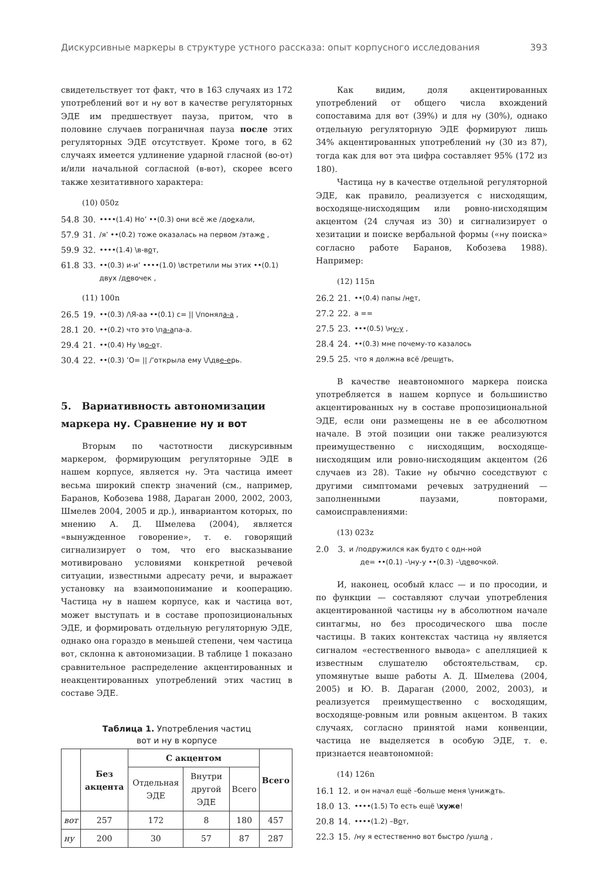Дискурсивные маркеры в структуре устного рассказа: опыт корпусного исследования 393
свидетельствует тот факт, что в 163 случаях из 172 употреблений вот и ну вот в качестве регуляторных ЭДЕ им предшествует пауза, притом, что в половине случаев пограничная пауза после этих регуляторных ЭДЕ отсутствует. Кроме того, в 62 случаях имеется удлинение ударной гласной (во-от) и/или начальной согласной (в-вот), скорее всего также хезитативного характера:
(10) 050z
| 54.8 | 30. | ••••(1.4) Но’ ••(0.3) они всё же /до е хали, |
| 57.9 | 31. | /я’ ••(0.2) тоже оказалась на первом /этаж е , |
| 59.9 | 32. | ••••(1.4) \в-в о т, |
| 61.8 | 33. | ••(0.3) и-и’ ••••(1.0) \встретили мы этих ••(0.1) двух /д е вочек , |
(11) 100n
| 26.5 | 19. | ••(0.3) /\Я-аа ••(0.1) с= // \/понял а-а , |
| 28.1 | 20. | ••(0.2) что это \п а-а па-а. |
| 29.4 | 21. | ••(0.4) Ну \в о-о т. |
| 30.4 | 22. | ••(0.3) ’О= // /’открыла ему \/\дв е-е рь. |
5. Вариативность автономизации маркера ну. Сравнение ну и вот
Вторым по частотности дискурсивным маркером, формирующим регуляторные ЭДЕ в нашем корпусе, является ну. Эта частица имеет весьма широкий спектр значений (см., например, Баранов, Кобозева 1988, Дараган 2000, 2002, 2003, Шмелев 2004, 2005 и др.), инвариантом которых, по мнению А. Д. Шмелева (2004), является «вынужденное говорение», т. е. говорящий сигнализирует о том, что его высказывание мотивировано условиями конкретной речевой ситуации, известными адресату речи, и выражает установку на взаимопонимание и кооперацию. Частица ну в нашем корпусе, как и частица вот, может выступать и в составе пропозициональных ЭДЕ, и формировать отдельную регуляторную ЭДЕ, однако она гораздо в меньшей степени, чем частица вот, склонна к автономизации. В таблице 1 показано сравнительное распределение акцентированных и неакцентированных употреблений этих частиц в составе ЭДЕ.
Таблица 1. Употребления частиц
вот и ну в корпусе
| | Без акцента | С акцентом | | | Всего |
| --- | --- | --- | --- | --- | --- |
| | | Отдельная ЭДЕ | Внутри другой ЭДЕ | Всего | |
| вот | 257 | 172 | 8 | 180 | 457 |
| ну | 200 | 30 | 57 | 87 | 287 |
Как видим, доля акцентированных употреблений от общего числа вхождений сопоставима для вот (39%) и для ну (30%), однако отдельную регуляторную ЭДЕ формируют лишь 34% акцентированных употреблений ну (30 из 87), тогда как для вот эта цифра составляет 95% (172 из 180).
Частица ну в качестве отдельной регуляторной ЭДЕ, как правило, реализуется с нисходящим, восходяще-нисходящим или ровно-нисходящим акцентом (24 случая из 30) и сигнализирует о хезитации и поиске вербальной формы («ну поиска» согласно работе Баранов, Кобозева 1988). Например:
(12) 115n
| 26.2 | 21. | ••(0.4) папы /н е т, |
| 27.2 | 22. | а == |
| 27.5 | 23. | •••(0.5) \н у-у , |
| 28.4 | 24. | ••(0.3) мне почему-то казалось |
| 29.5 | 25. | что я должна всё /реш и ть, |
В качестве неавтономного маркера поиска употребляется в нашем корпусе и большинство акцентированных ну в составе пропозициональной ЭДЕ, если они размещены не в ее абсолютном начале. В этой позиции они также реализуются преимущественно с нисходящим, восходяще-нисходящим или ровно-нисходящим акцентом (26 случаев из 28). Такие ну обычно соседствуют с другими симптомами речевых затруднений — заполненными паузами, повторами, самоисправлениями:
(13) 023z
| 2.0 | 3. | и /подружился как будто с одн-ной де= ••(0.1) –\ну-у ••(0.3) –\д е вочкой. |
И, наконец, особый класс — и по просодии, и по функции — составляют случаи употребления акцентированной частицы ну в абсолютном начале синтагмы, но без просодического шва после частицы. В таких контекстах частица ну является сигналом «естественного вывода» с апелляцией к известным слушателю обстоятельствам, ср. упомянутые выше работы А. Д. Шмелева (2004, 2005) и Ю. В. Дараган (2000, 2002, 2003), и реализуется преимущественно с восходящим, восходяще-ровным или ровным акцентом. В таких случаях, согласно принятой нами конвенции, частица не выделяется в особую ЭДЕ, т. е. признается неавтономной:
(14) 126n
| 16.1 | 12. | и он начал ещё –больше меня \униж а ть. |
| 18.0 | 13. | ••••(1.5) То есть ещё \ хуже ! |
| 20.8 | 14. | ••••(1.2) –В о т, |
| 22.3 | 15. | /ну я естественно вот быстро /ушл а , |